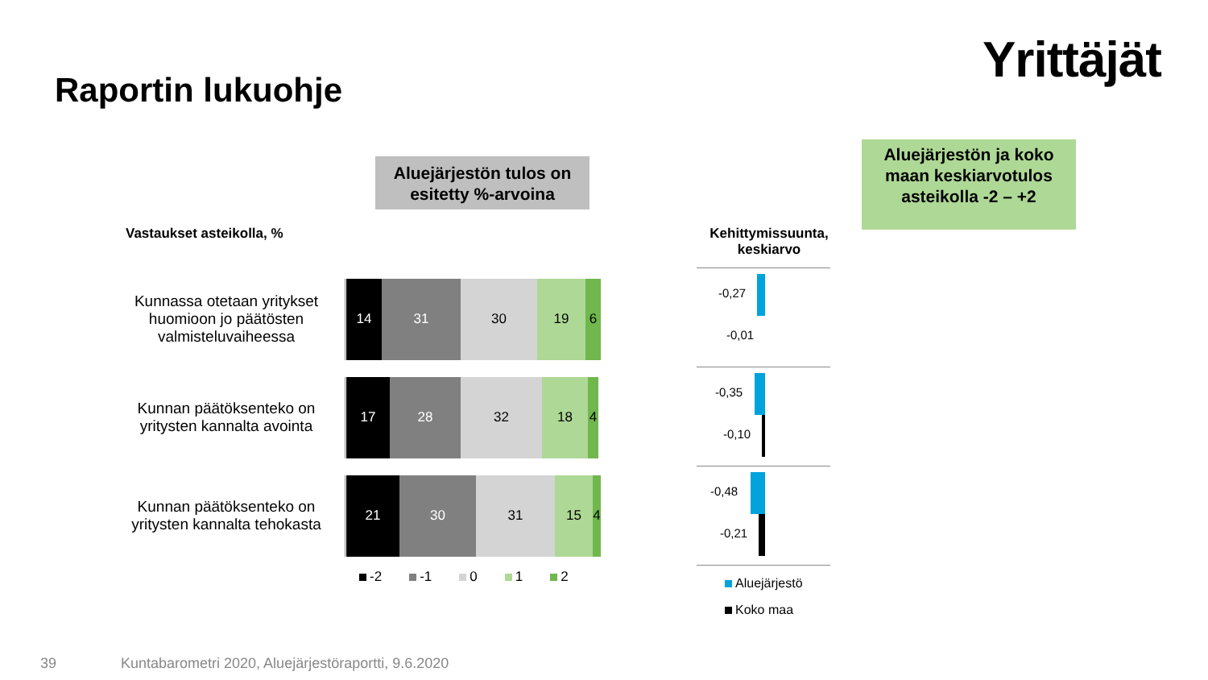Yrittäjät
Raportin lukuohje
Aluejärjestön tulos on esitetty %-arvoina
Aluejärjestön ja koko maan keskiarvotulos asteikolla -2 – +2
Vastaukset asteikolla, %
Kunnassa otetaan yritykset huomioon jo päätösten valmisteluvaiheessa
14 31 30 19 6
Kunnan päätöksenteko on yritysten kannalta avointa
17 28 32 18 4
Kunnan päätöksenteko on yritysten kannalta tehokasta
21 30 31 15 4
-2 -1 0 1 2
Kehittymissuunta, keskiarvo
-0,27
-0,01
-0,35
-0,10
-0,48
-0,21
Aluejärjestö
Koko maa
39
Kuntabarometri 2020, Aluejärjestöraportti, 9.6.2020